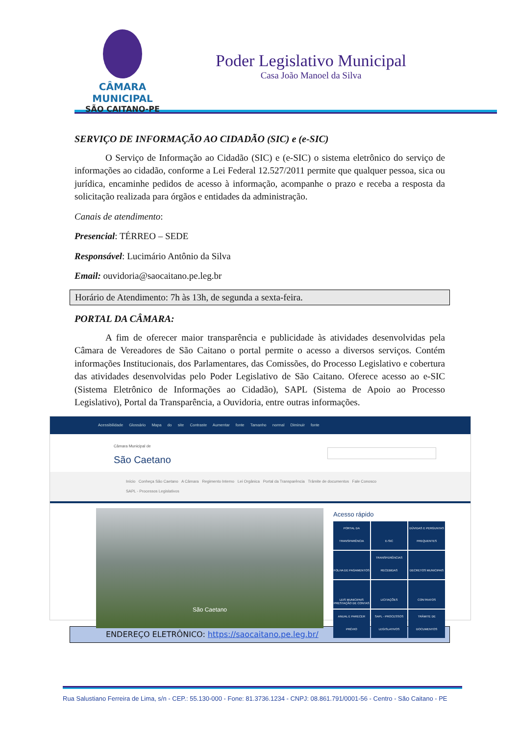CÂMARA MUNICIPAL
SÃO CAITANO-PE
Poder Legislativo Municipal
Casa João Manoel da Silva
SERVIÇO DE INFORMAÇÃO AO CIDADÃO (SIC) e (e-SIC)
O Serviço de Informação ao Cidadão (SIC) e (e-SIC) o sistema eletrônico do serviço de informações ao cidadão, conforme a Lei Federal 12.527/2011 permite que qualquer pessoa, sica ou jurídica, encaminhe pedidos de acesso à informação, acompanhe o prazo e receba a resposta da solicitação realizada para órgãos e entidades da administração.
Canais de atendimento:
Presencial: TÉRREO – SEDE
Responsável: Lucimário Antônio da Silva
Email: ouvidoria@saocaitano.pe.leg.br
Horário de Atendimento: 7h às 13h, de segunda a sexta-feira.
PORTAL DA CÂMARA:
A fim de oferecer maior transparência e publicidade às atividades desenvolvidas pela Câmara de Vereadores de São Caitano o portal permite o acesso a diversos serviços. Contém informações Institucionais, dos Parlamentares, das Comissões, do Processo Legislativo e cobertura das atividades desenvolvidas pelo Poder Legislativo de São Caitano. Oferece acesso ao e-SIC (Sistema Eletrônico de Informações ao Cidadão), SAPL (Sistema de Apoio ao Processo Legislativo), Portal da Transparência, a Ouvidoria, entre outras informações.
Acessibilidade Glossário Mapa do site Contraste Aumentar fonte Tamanho normal Diminuir fonte
Câmara Municipal de
São Caetano
Início Conheça São Caetano A Câmara Regimento Interno Lei Orgânica Portal da Transparência Trâmite de documentos Fale Conosco
SAPL - Processos Legislativos
São Caetano
Acesso rápido
PORTAL DA TRANSPARÊNCIA
E-SIC
DÚVIDAS E PERGUNTAS FREQUENTES
FOLHA DE PAGAMENTOS
TRANSFERÊNCIAS RECEBIDAS
DECRETOS MUNICIPAIS
LEIS MUNICIPAIS
LICITAÇÕES
CONTRATOS
PRESTAÇÃO DE CONTAS ANUAL E PARECER PRÉVIO
SAPL - PROCESSOS LEGISLATIVOS
TRÂMITE DE DOCUMENTOS
ENDEREÇO ELETRÔNICO: https://saocaitano.pe.leg.br/
Rua Salustiano Ferreira de Lima, s/n - CEP.: 55.130-000 - Fone: 81.3736.1234 - CNPJ: 08.861.791/0001-56 - Centro - São Caitano - PE